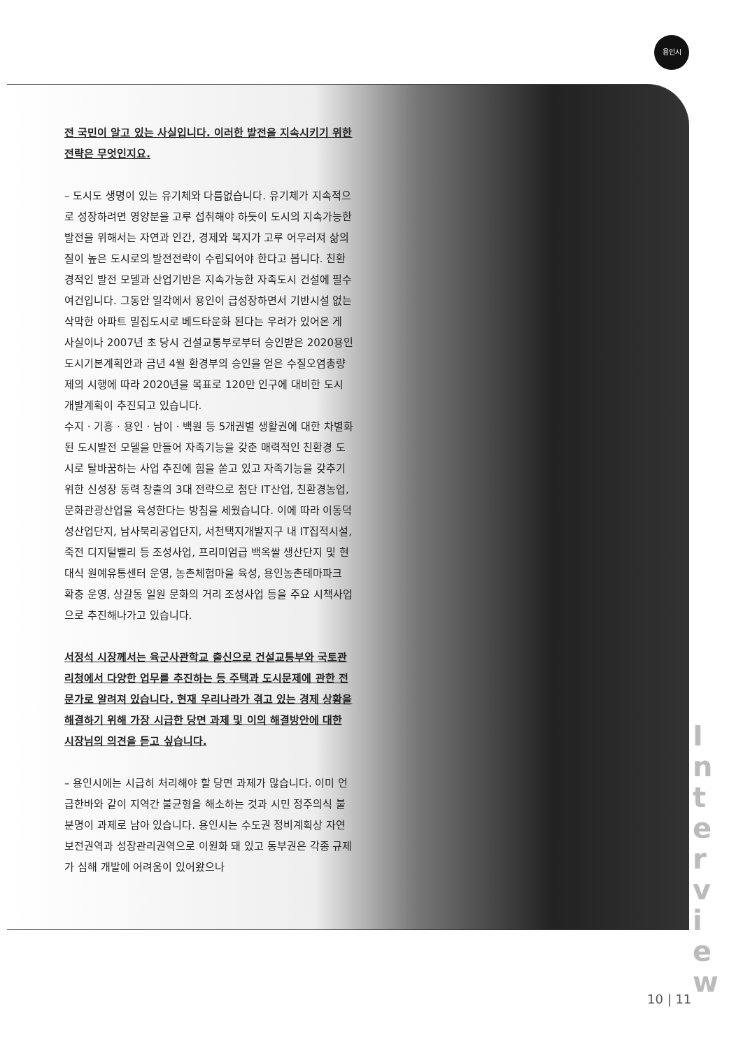용인시
전 국민이 알고 있는 사실입니다. 이러한 발전을 지속시키기 위한 전략은 무엇인지요.
– 도시도 생명이 있는 유기체와 다름없습니다. 유기체가 지속적으로 성장하려면 영양분을 고루 섭취해야 하듯이 도시의 지속가능한 발전을 위해서는 자연과 인간, 경제와 복지가 고루 어우러져 삶의 질이 높은 도시로의 발전전략이 수립되어야 한다고 봅니다. 친환경적인 발전 모델과 산업기반은 지속가능한 자족도시 건설에 필수 여건입니다. 그동안 일각에서 용인이 급성장하면서 기반시설 없는 삭막한 아파트 밀집도시로 베드타운화 된다는 우려가 있어온 게 사실이나 2007년 초 당시 건설교통부로부터 승인받은 2020용인도시기본계획안과 금년 4월 환경부의 승인을 얻은 수질오염총량제의 시행에 따라 2020년을 목표로 120만 인구에 대비한 도시 개발계획이 추진되고 있습니다.
수지 · 기흥 · 용인 · 남이 · 백원 등 5개권별 생활권에 대한 차별화된 도시발전 모델을 만들어 자족기능을 갖춘 매력적인 친환경 도시로 탈바꿈하는 사업 추진에 힘을 쏟고 있고 자족기능을 갖추기 위한 신성장 동력 창출의 3대 전략으로 첨단 IT산업, 친환경농업, 문화관광산업을 육성한다는 방침을 세웠습니다. 이에 따라 이동덕성산업단지, 남사북리공업단지, 서천택지개발지구 내 IT집적시설, 죽전 디지털밸리 등 조성사업, 프리미엄급 백옥쌀 생산단지 및 현대식 원예유통센터 운영, 농촌체험마을 육성, 용인농촌테마파크 확충 운영, 상갈동 일원 문화의 거리 조성사업 등을 주요 시책사업으로 추진해나가고 있습니다.
서정석 시장께서는 육군사관학교 출신으로 건설교통부와 국토관리청에서 다양한 업무를 추진하는 등 주택과 도시문제에 관한 전문가로 알려져 있습니다. 현재 우리나라가 겪고 있는 경제 상황을 해결하기 위해 가장 시급한 당면 과제 및 이의 해결방안에 대한 시장님의 의견을 듣고 싶습니다.
– 용인시에는 시급히 처리해야 할 당면 과제가 많습니다. 이미 언급한바와 같이 지역간 불균형을 해소하는 것과 시민 정주의식 불분명이 과제로 남아 있습니다. 용인시는 수도권 정비계획상 자연보전권역과 성장관리권역으로 이원화 돼 있고 동부권은 각종 규제가 심해 개발에 어려움이 있어왔으나
I
n
t
e
r
v
i
e
w
10 | 11